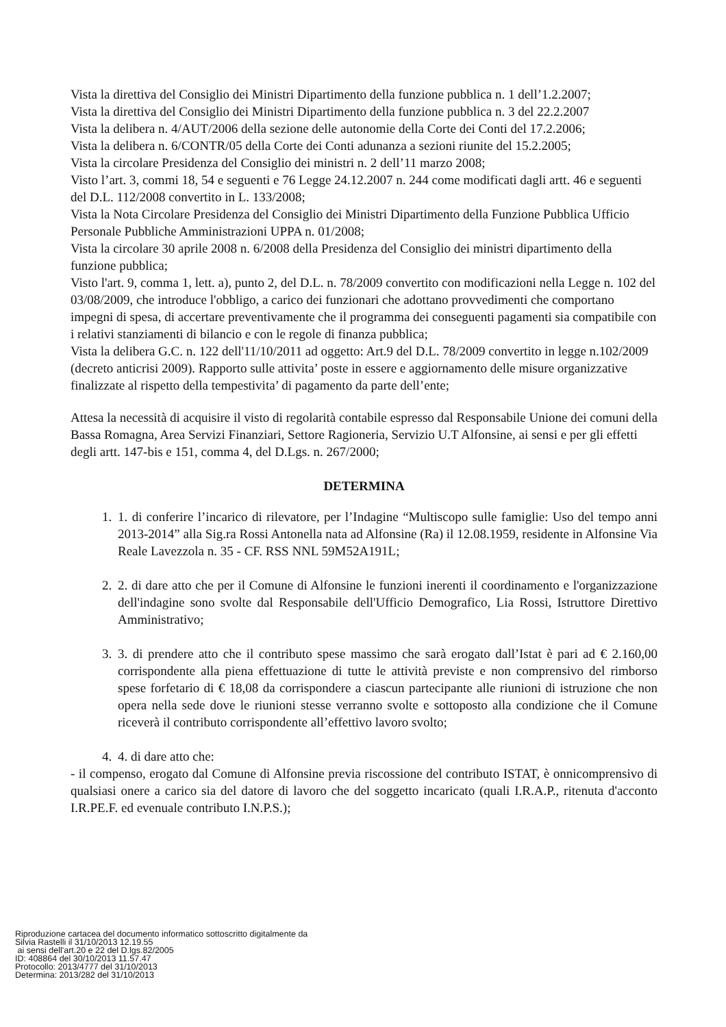Vista la direttiva del Consiglio dei Ministri Dipartimento della funzione pubblica n. 1 dell’1.2.2007;
Vista la direttiva del Consiglio dei Ministri Dipartimento della funzione pubblica n. 3 del 22.2.2007
Vista la delibera n. 4/AUT/2006 della sezione delle autonomie della Corte dei Conti del 17.2.2006;
Vista la delibera n. 6/CONTR/05 della Corte dei Conti adunanza a sezioni riunite del 15.2.2005;
Vista la circolare Presidenza del Consiglio dei ministri n. 2 dell’11 marzo 2008;
Visto l’art. 3, commi 18, 54 e seguenti e 76 Legge 24.12.2007 n. 244 come modificati dagli artt. 46 e seguenti del D.L. 112/2008 convertito in L. 133/2008;
Vista la Nota Circolare Presidenza del Consiglio dei Ministri Dipartimento della Funzione Pubblica Ufficio Personale Pubbliche Amministrazioni UPPA n. 01/2008;
Vista la circolare 30 aprile 2008 n. 6/2008 della Presidenza del Consiglio dei ministri dipartimento della funzione pubblica;
Visto l'art. 9, comma 1, lett. a), punto 2, del D.L. n. 78/2009 convertito con modificazioni nella Legge n. 102 del 03/08/2009, che introduce l'obbligo, a carico dei funzionari che adottano provvedimenti che comportano impegni di spesa, di accertare preventivamente che il programma dei conseguenti pagamenti sia compatibile con i relativi stanziamenti di bilancio e con le regole di finanza pubblica;
Vista la delibera G.C. n. 122 dell'11/10/2011 ad oggetto: Art.9 del D.L. 78/2009 convertito in legge n.102/2009 (decreto anticrisi 2009). Rapporto sulle attivita’ poste in essere e aggiornamento delle misure organizzative finalizzate al rispetto della tempestivita’ di pagamento da parte dell’ente;
Attesa la necessità di acquisire il visto di regolarità contabile espresso dal Responsabile Unione dei comuni della Bassa Romagna, Area Servizi Finanziari, Settore Ragioneria, Servizio U.T Alfonsine, ai sensi e per gli effetti degli artt. 147-bis e 151, comma 4, del D.Lgs. n. 267/2000;
DETERMINA
1. 1. di conferire l’incarico di rilevatore, per l’Indagine “Multiscopo sulle famiglie: Uso del tempo anni 2013-2014” alla Sig.ra Rossi Antonella nata ad Alfonsine (Ra) il 12.08.1959, residente in Alfonsine Via Reale Lavezzola n. 35 - CF. RSS NNL 59M52A191L;
2. 2. di dare atto che per il Comune di Alfonsine le funzioni inerenti il coordinamento e l'organizzazione dell'indagine sono svolte dal Responsabile dell'Ufficio Demografico, Lia Rossi, Istruttore Direttivo Amministrativo;
3. 3. di prendere atto che il contributo spese massimo che sarà erogato dall’Istat è pari ad € 2.160,00 corrispondente alla piena effettuazione di tutte le attività previste e non comprensivo del rimborso spese forfetario di € 18,08 da corrispondere a ciascun partecipante alle riunioni di istruzione che non opera nella sede dove le riunioni stesse verranno svolte e sottoposto alla condizione che il Comune riceverà il contributo corrispondente all’effettivo lavoro svolto;
4. 4. di dare atto che:
- il compenso, erogato dal Comune di Alfonsine previa riscossione del contributo ISTAT, è onnicomprensivo di qualsiasi onere a carico sia del datore di lavoro che del soggetto incaricato (quali I.R.A.P., ritenuta d'acconto I.R.PE.F. ed evenuale contributo I.N.P.S.);
Riproduzione cartacea del documento informatico sottoscritto digitalmente da
Silvia Rastelli il 31/10/2013 12.19.55
ai sensi dell'art.20 e 22 del D.lgs.82/2005
ID: 408864 del 30/10/2013 11.57.47
Protocollo: 2013/4777 del 31/10/2013
Determina: 2013/282 del 31/10/2013